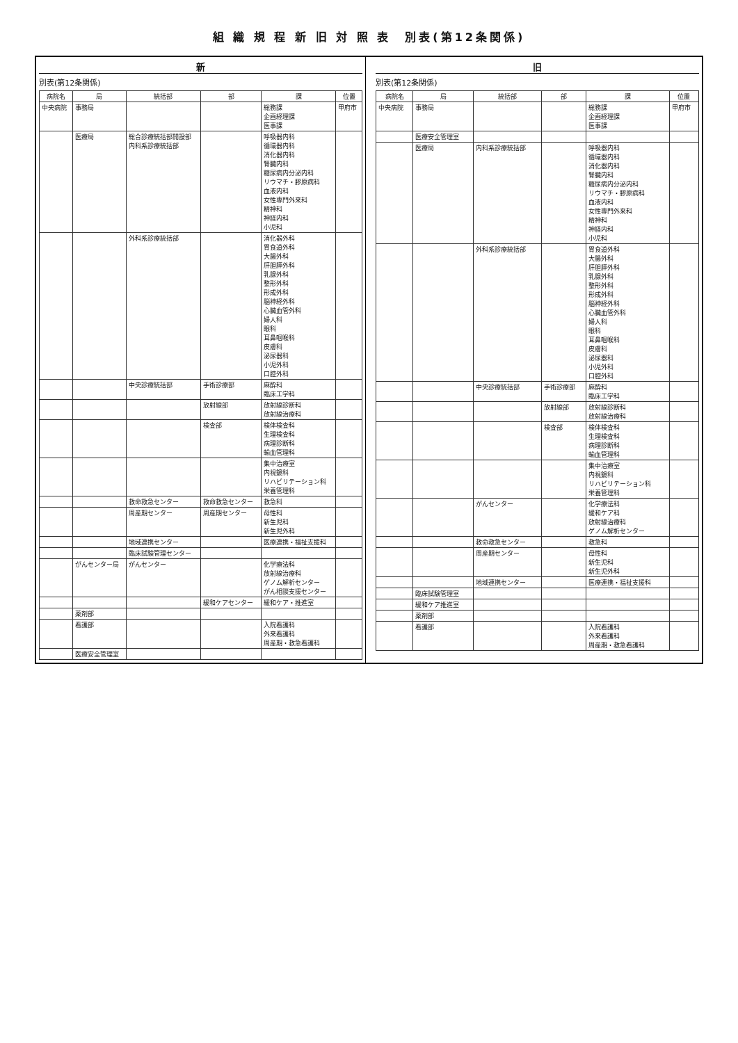組 織 規 程 新 旧 対 照 表　別表(第12条関係)
新
別表(第12条関係)
| 病院名 | 局 | 統括部 | 部 | 課 | 位置 |
| --- | --- | --- | --- | --- | --- |
| 中央病院 | 事務局 | | | 総務課 企画経理課 医事課 | 甲府市 |
| | 医療局 | 総合診療統括部開設部 内科系診療統括部 | | 呼吸器内科 循環器内科 消化器内科 腎臓内科 糖尿病内分泌内科 リウマチ・膠原病科 血液内科 女性専門外来科 精神科 神経内科 小児科 | |
| | | 外科系診療統括部 | | 消化器外科 胃食道外科 大腸外科 肝胆膵外科 乳腺外科 整形外科 形成外科 脳神経外科 心臓血管外科 婦人科 眼科 耳鼻咽喉科 皮膚科 泌尿器科 小児外科 口腔外科 | |
| | | 中央診療統括部 | 手術診療部 | 麻酔科 臨床工学科 | |
| | | | 放射線部 | 放射線診断科 放射線治療科 | |
| | | | 検査部 | 検体検査科 生理検査科 病理診断科 輸血管理科 | |
| | | | | 集中治療室 内視鏡科 リハビリテーション科 栄養管理科 | |
| | | 救命救急センター | 救命救急センター | 救急科 | |
| | | 周産期センター | 周産期センター | 母性科 新生児科 新生児外科 | |
| | | 地域連携センター | | 医療連携・福祉支援科 | |
| | | 臨床試験管理センター | | | |
| | がんセンター局 | がんセンター | | 化学療法科 放射線治療科 ゲノム解析センター がん相談支援センター | |
| | | | 緩和ケアセンター | 緩和ケア・推進室 | |
| | 薬剤部 | | | | |
| | 看護部 | | | 入院看護科 外来看護科 周産期・救急看護科 | |
| | 医療安全管理室 | | | | |
旧
別表(第12条関係)
| 病院名 | 局 | 統括部 | 部 | 課 | 位置 |
| --- | --- | --- | --- | --- | --- |
| 中央病院 | 事務局 | | | 総務課 企画経理課 医事課 | 甲府市 |
| | 医療安全管理室 | | | | |
| | 医療局 | 内科系診療統括部 | | 呼吸器内科 循環器内科 消化器内科 腎臓内科 糖尿病内分泌内科 リウマチ・膠原病科 血液内科 女性専門外来科 精神科 神経内科 小児科 | |
| | | 外科系診療統括部 | | 胃食道外科 大腸外科 肝胆膵外科 乳腺外科 整形外科 形成外科 脳神経外科 心臓血管外科 婦人科 眼科 耳鼻咽喉科 皮膚科 泌尿器科 小児外科 口腔外科 | |
| | | 中央診療統括部 | 手術診療部 | 麻酔科 臨床工学科 | |
| | | | 放射線部 | 放射線診断科 放射線治療科 | |
| | | | 検査部 | 検体検査科 生理検査科 病理診断科 輸血管理科 | |
| | | | | 集中治療室 内視鏡科 リハビリテーション科 栄養管理科 | |
| | | がんセンター | | 化学療法科 緩和ケア科 放射線治療科 ゲノム解析センター | |
| | | 救命救急センター | | 救急科 | |
| | | 周産期センター | | 母性科 新生児科 新生児外科 | |
| | | 地域連携センター | | 医療連携・福祉支援科 | |
| | 臨床試験管理室 | | | | |
| | 緩和ケア推進室 | | | | |
| | 薬剤部 | | | | |
| | 看護部 | | | 入院看護科 外来看護科 周産期・救急看護科 | |